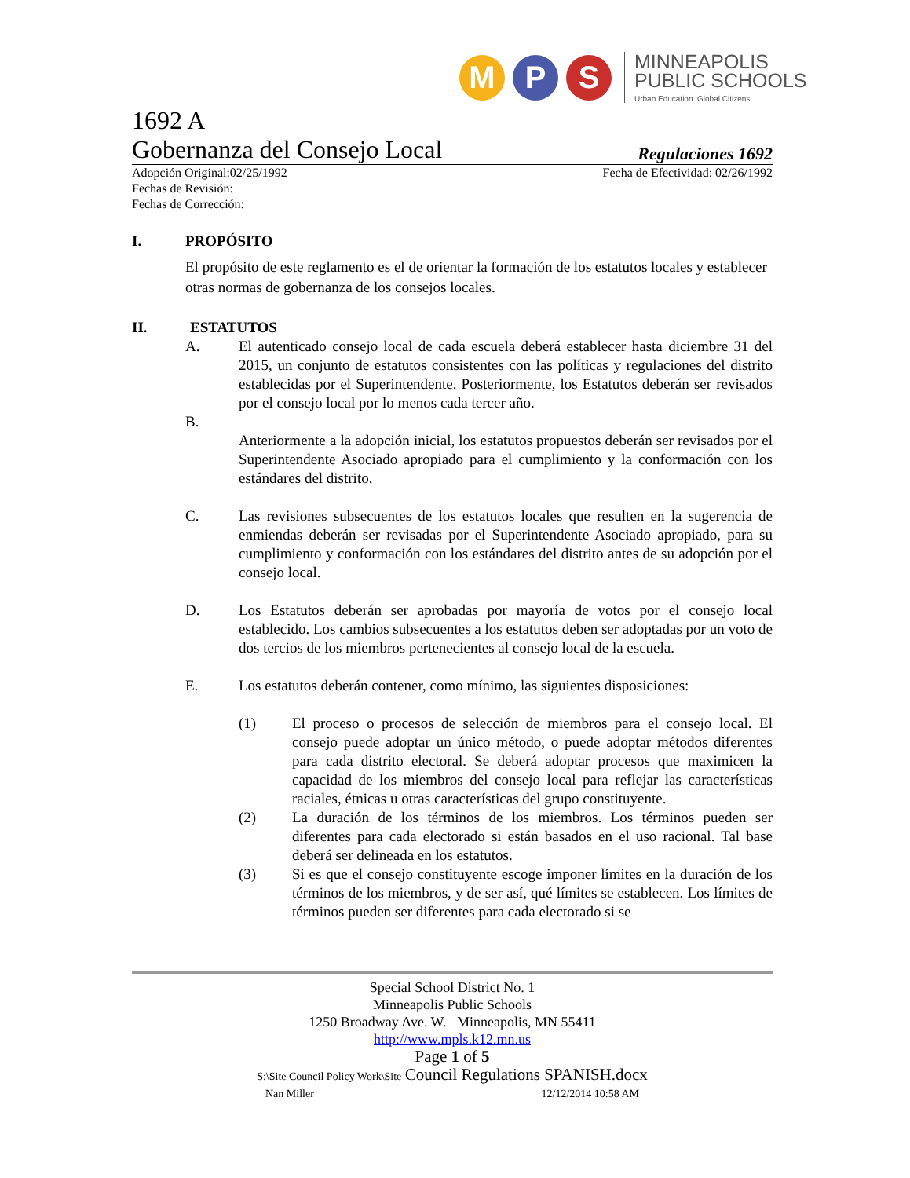M P S
MINNEAPOLIS
PUBLIC SCHOOLS
Urban Education. Global Citizens
1692 A
Gobernanza del Consejo Local Regulaciones 1692
Adopción Original:02/25/1992 Fecha de Efectividad: 02/26/1992
Fechas de Revisión:
Fechas de Corrección:
I. PROPÓSITO
El propósito de este reglamento es el de orientar la formación de los estatutos locales y establecer otras normas de gobernanza de los consejos locales.
II. ESTATUTOS
A. El autenticado consejo local de cada escuela deberá establecer hasta diciembre 31 del 2015, un conjunto de estatutos consistentes con las políticas y regulaciones del distrito establecidas por el Superintendente. Posteriormente, los Estatutos deberán ser revisados por el consejo local por lo menos cada tercer año.
B.
Anteriormente a la adopción inicial, los estatutos propuestos deberán ser revisados por el Superintendente Asociado apropiado para el cumplimiento y la conformación con los estándares del distrito.
C. Las revisiones subsecuentes de los estatutos locales que resulten en la sugerencia de enmiendas deberán ser revisadas por el Superintendente Asociado apropiado, para su cumplimiento y conformación con los estándares del distrito antes de su adopción por el consejo local.
D. Los Estatutos deberán ser aprobadas por mayoría de votos por el consejo local establecido. Los cambios subsecuentes a los estatutos deben ser adoptadas por un voto de dos tercios de los miembros pertenecientes al consejo local de la escuela.
E. Los estatutos deberán contener, como mínimo, las siguientes disposiciones:
(1) El proceso o procesos de selección de miembros para el consejo local. El consejo puede adoptar un único método, o puede adoptar métodos diferentes para cada distrito electoral. Se deberá adoptar procesos que maximicen la capacidad de los miembros del consejo local para reflejar las características raciales, étnicas u otras características del grupo constituyente.
(2) La duración de los términos de los miembros. Los términos pueden ser diferentes para cada electorado si están basados en el uso racional. Tal base deberá ser delineada en los estatutos.
(3) Si es que el consejo constituyente escoge imponer límites en la duración de los términos de los miembros, y de ser así, qué límites se establecen. Los límites de términos pueden ser diferentes para cada electorado si se
Special School District No. 1
Minneapolis Public Schools
1250 Broadway Ave. W. Minneapolis, MN 55411
http://www.mpls.k12.mn.us
Page 1 of 5
S:\Site Council Policy Work\Site Council Regulations SPANISH.docx
Nan Miller 12/12/2014 10:58 AM